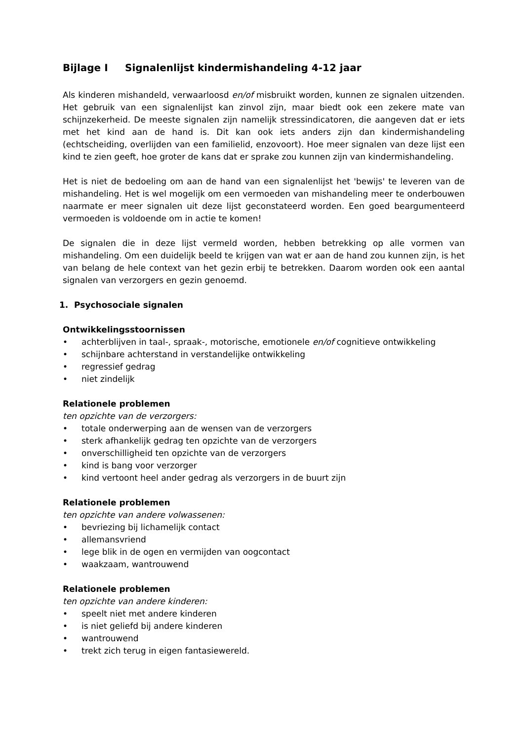Bijlage I Signalenlijst kindermishandeling 4-12 jaar
Als kinderen mishandeld, verwaarloosd en/of misbruikt worden, kunnen ze signalen uitzenden. Het gebruik van een signalenlijst kan zinvol zijn, maar biedt ook een zekere mate van schijnzekerheid. De meeste signalen zijn namelijk stressindicatoren, die aangeven dat er iets met het kind aan de hand is. Dit kan ook iets anders zijn dan kindermishandeling (echtscheiding, overlijden van een familielid, enzovoort). Hoe meer signalen van deze lijst een kind te zien geeft, hoe groter de kans dat er sprake zou kunnen zijn van kindermishandeling.
Het is niet de bedoeling om aan de hand van een signalenlijst het 'bewijs' te leveren van de mishandeling. Het is wel mogelijk om een vermoeden van mishandeling meer te onderbouwen naarmate er meer signalen uit deze lijst geconstateerd worden. Een goed beargumenteerd vermoeden is voldoende om in actie te komen!
De signalen die in deze lijst vermeld worden, hebben betrekking op alle vormen van mishandeling. Om een duidelijk beeld te krijgen van wat er aan de hand zou kunnen zijn, is het van belang de hele context van het gezin erbij te betrekken. Daarom worden ook een aantal signalen van verzorgers en gezin genoemd.
1. Psychosociale signalen
Ontwikkelingsstoornissen
• achterblijven in taal-, spraak-, motorische, emotionele en/of cognitieve ontwikkeling
• schijnbare achterstand in verstandelijke ontwikkeling
• regressief gedrag
• niet zindelijk
Relationele problemen
ten opzichte van de verzorgers:
• totale onderwerping aan de wensen van de verzorgers
• sterk afhankelijk gedrag ten opzichte van de verzorgers
• onverschilligheid ten opzichte van de verzorgers
• kind is bang voor verzorger
• kind vertoont heel ander gedrag als verzorgers in de buurt zijn
Relationele problemen
ten opzichte van andere volwassenen:
• bevriezing bij lichamelijk contact
• allemansvriend
• lege blik in de ogen en vermijden van oogcontact
• waakzaam, wantrouwend
Relationele problemen
ten opzichte van andere kinderen:
• speelt niet met andere kinderen
• is niet geliefd bij andere kinderen
• wantrouwend
• trekt zich terug in eigen fantasiewereld.